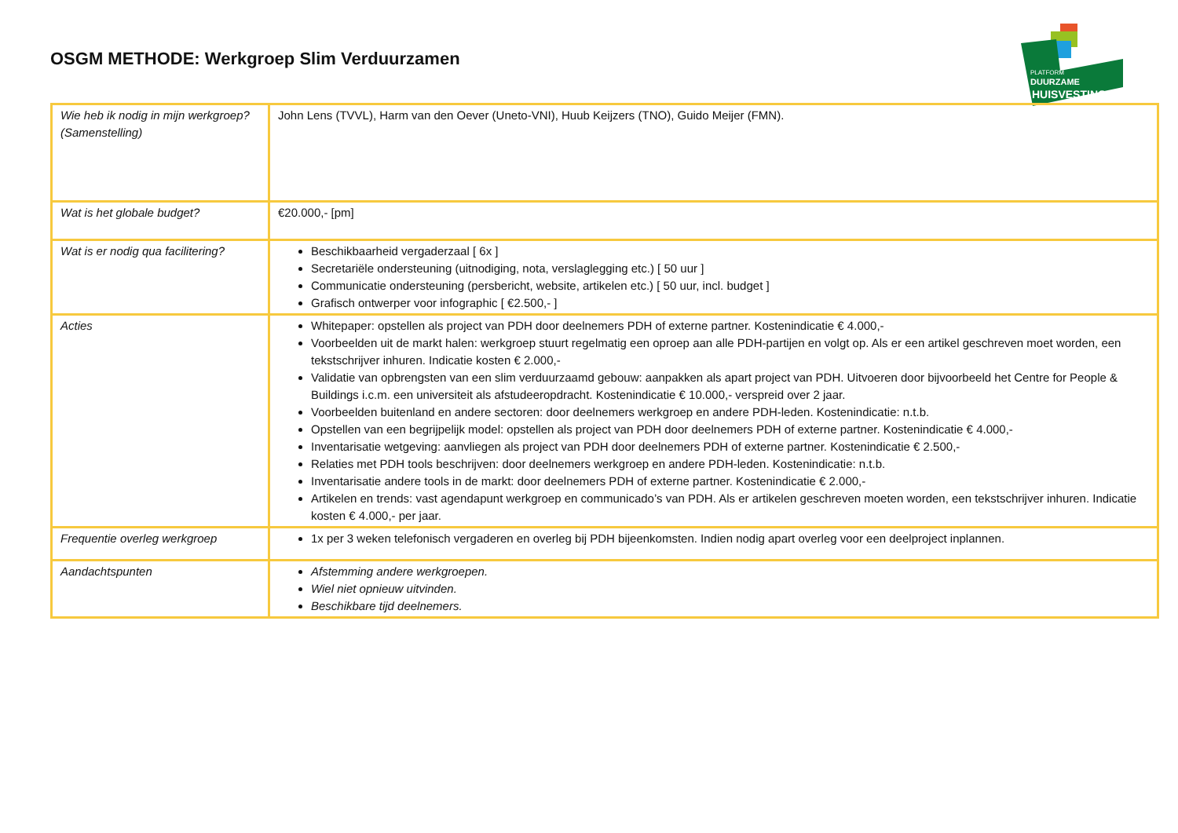OSGM METHODE: Werkgroep Slim Verduurzamen
PLATFORM
DUURZAME
HUISVESTING
| Wie heb ik nodig in mijn werkgroep? (Samenstelling) | John Lens (TVVL), Harm van den Oever (Uneto-VNI), Huub Keijzers (TNO), Guido Meijer (FMN). |
| Wat is het globale budget? | €20.000,- [pm] |
| Wat is er nodig qua facilitering? | Beschikbaarheid vergaderzaal [ 6x ] Secretariële ondersteuning (uitnodiging, nota, verslaglegging etc.) [ 50 uur ] Communicatie ondersteuning (persbericht, website, artikelen etc.) [ 50 uur, incl. budget ] Grafisch ontwerper voor infographic [ €2.500,- ] |
| Acties | Whitepaper: opstellen als project van PDH door deelnemers PDH of externe partner. Kostenindicatie € 4.000,- Voorbeelden uit de markt halen: werkgroep stuurt regelmatig een oproep aan alle PDH-partijen en volgt op. Als er een artikel geschreven moet worden, een tekstschrijver inhuren. Indicatie kosten € 2.000,- Validatie van opbrengsten van een slim verduurzaamd gebouw: aanpakken als apart project van PDH. Uitvoeren door bijvoorbeeld het Centre for People & Buildings i.c.m. een universiteit als afstudeeropdracht. Kostenindicatie € 10.000,- verspreid over 2 jaar. Voorbeelden buitenland en andere sectoren: door deelnemers werkgroep en andere PDH-leden. Kostenindicatie: n.t.b. Opstellen van een begrijpelijk model: opstellen als project van PDH door deelnemers PDH of externe partner. Kostenindicatie € 4.000,- Inventarisatie wetgeving: aanvliegen als project van PDH door deelnemers PDH of externe partner. Kostenindicatie € 2.500,- Relaties met PDH tools beschrijven: door deelnemers werkgroep en andere PDH-leden. Kostenindicatie: n.t.b. Inventarisatie andere tools in de markt: door deelnemers PDH of externe partner. Kostenindicatie € 2.000,- Artikelen en trends: vast agendapunt werkgroep en communicado’s van PDH. Als er artikelen geschreven moeten worden, een tekstschrijver inhuren. Indicatie kosten € 4.000,- per jaar. |
| Frequentie overleg werkgroep | 1x per 3 weken telefonisch vergaderen en overleg bij PDH bijeenkomsten. Indien nodig apart overleg voor een deelproject inplannen. |
| Aandachtspunten | Afstemming andere werkgroepen. Wiel niet opnieuw uitvinden. Beschikbare tijd deelnemers. |